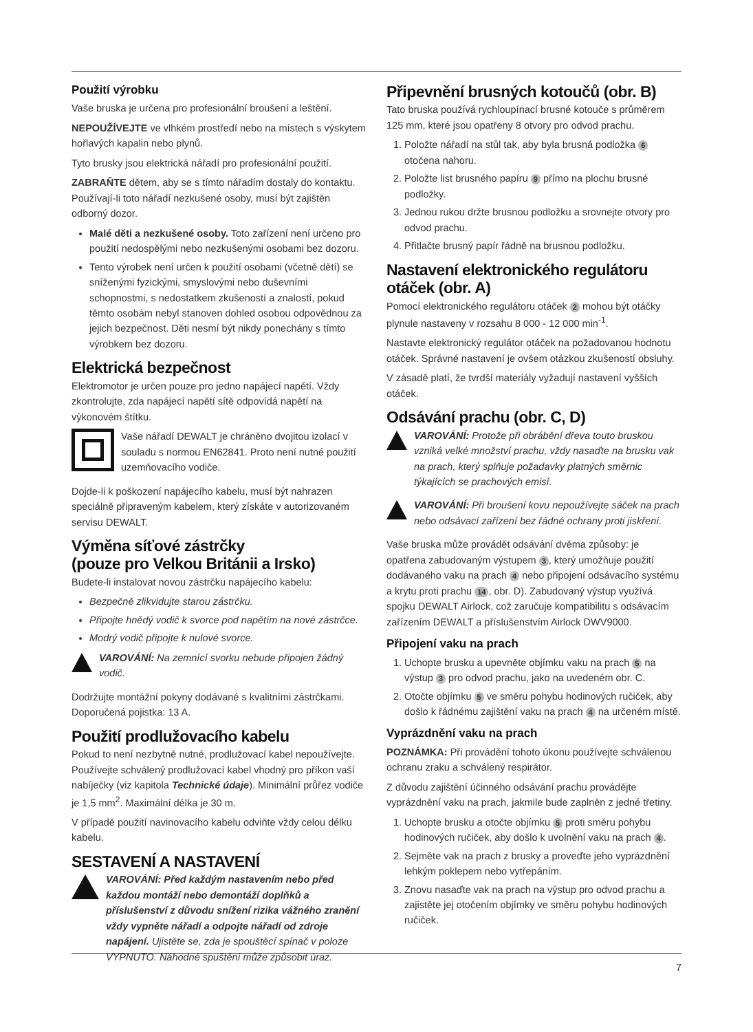Použití výrobku
Vaše bruska je určena pro profesionální broušení a leštění.
NEPOUŽÍVEJTE ve vlhkém prostředí nebo na místech s výskytem hořlavých kapalin nebo plynů.
Tyto brusky jsou elektrická nářadí pro profesionální použití.
ZABRAŇTE dětem, aby se s tímto nářadím dostaly do kontaktu. Používají-li toto nářadí nezkušené osoby, musí být zajištěn odborný dozor.
Malé děti a nezkušené osoby. Toto zařízení není určeno pro použití nedospělými nebo nezkušenými osobami bez dozoru.
Tento výrobek není určen k použití osobami (včetně dětí) se sníženými fyzickými, smyslovými nebo duševními schopnostmi, s nedostatkem zkušeností a znalostí, pokud těmto osobám nebyl stanoven dohled osobou odpovědnou za jejich bezpečnost. Děti nesmí být nikdy ponechány s tímto výrobkem bez dozoru.
Elektrická bezpečnost
Elektromotor je určen pouze pro jedno napájecí napětí. Vždy zkontrolujte, zda napájecí napětí sítě odpovídá napětí na výkonovém štítku.
Vaše nářadí DEWALT je chráněno dvojitou izolací v souladu s normou EN62841. Proto není nutné použití uzemňovacího vodiče.
Dojde-li k poškození napájecího kabelu, musí být nahrazen speciálně připraveným kabelem, který získáte v autorizovaném servisu DEWALT.
Výměna síťové zástrčky
(pouze pro Velkou Británii a Irsko)
Budete-li instalovat novou zástrčku napájecího kabelu:
Bezpečně zlikvidujte starou zástrčku.
Připojte hnědý vodič k svorce pod napětím na nové zástrčce.
Modrý vodič připojte k nulové svorce.
VAROVÁNÍ: Na zemnící svorku nebude připojen žádný vodič.
Dodržujte montážní pokyny dodávané s kvalitními zástrčkami. Doporučená pojistka: 13 A.
Použití prodlužovacího kabelu
Pokud to není nezbytně nutné, prodlužovací kabel nepoužívejte. Používejte schválený prodlužovací kabel vhodný pro příkon vaší nabíječky (viz kapitola Technické údaje). Minimální průřez vodiče je 1,5 mm<sup>2</sup>. Maximální délka je 30 m.
V případě použití navinovacího kabelu odviňte vždy celou délku kabelu.
SESTAVENÍ A NASTAVENÍ
VAROVÁNÍ: Před každým nastavením nebo před každou montáží nebo demontáží doplňků a příslušenství z důvodu snížení rizika vážného zranění vždy vypněte nářadí a odpojte nářadí od zdroje napájení. Ujistěte se, zda je spouštěcí spínač v poloze VYPNUTO. Náhodné spuštění může způsobit úraz.
Připevnění brusných kotoučů (obr. B)
Tato bruska používá rychloupínací brusné kotouče s průměrem 125 mm, které jsou opatřeny 8 otvory pro odvod prachu.
1. Položte nářadí na stůl tak, aby byla brusná podložka 6 otočena nahoru.
2. Položte list brusného papíru 9 přímo na plochu brusné podložky.
3. Jednou rukou držte brusnou podložku a srovnejte otvory pro odvod prachu.
4. Přitlačte brusný papír řádně na brusnou podložku.
Nastavení elektronického regulátoru otáček (obr. A)
Pomocí elektronického regulátoru otáček 2 mohou být otáčky plynule nastaveny v rozsahu 8 000 - 12 000 min<sup>-1</sup>.
Nastavte elektronický regulátor otáček na požadovanou hodnotu otáček. Správné nastavení je ovšem otázkou zkušeností obsluhy.
V zásadě platí, že tvrdší materiály vyžadují nastavení vyšších otáček.
Odsávání prachu (obr. C, D)
VAROVÁNÍ: Protože při obrábění dřeva touto bruskou vzniká velké množství prachu, vždy nasaďte na brusku vak na prach, který splňuje požadavky platných směrnic týkajících se prachových emisí.
VAROVÁNÍ: Při broušení kovu nepoužívejte sáček na prach nebo odsávací zařízení bez řádné ochrany proti jiskření.
Vaše bruska může provádět odsávání dvěma způsoby: je opatřena zabudovaným výstupem 3, který umožňuje použití dodávaného vaku na prach 4 nebo připojení odsávacího systému a krytu proti prachu 14, obr. D). Zabudovaný výstup využívá spojku DEWALT Airlock, což zaručuje kompatibilitu s odsávacím zařízením DEWALT a příslušenstvím Airlock DWV9000.
Připojení vaku na prach
1. Uchopte brusku a upevněte objímku vaku na prach 5 na výstup 3 pro odvod prachu, jako na uvedeném obr. C.
2. Otočte objímku 5 ve směru pohybu hodinových ručiček, aby došlo k řádnému zajištění vaku na prach 4 na určeném místě.
Vyprázdnění vaku na prach
POZNÁMKA: Při provádění tohoto úkonu používejte schválenou ochranu zraku a schválený respirátor.
Z důvodu zajištění účinného odsávání prachu provádějte vyprázdnění vaku na prach, jakmile bude zaplněn z jedné třetiny.
1. Uchopte brusku a otočte objímku 5 proti směru pohybu hodinových ručiček, aby došlo k uvolnění vaku na prach 4.
2. Sejměte vak na prach z brusky a proveďte jeho vyprázdnění lehkým poklepem nebo vytřepáním.
3. Znovu nasaďte vak na prach na výstup pro odvod prachu a zajistěte jej otočením objímky ve směru pohybu hodinových ručiček.
7